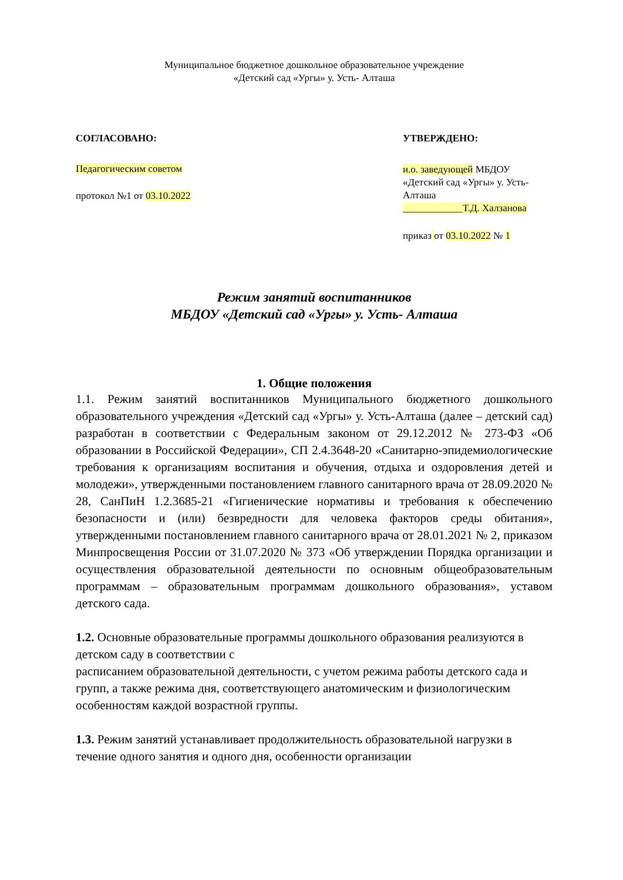Муниципальное бюджетное дошкольное образовательное учреждение
«Детский сад «Ургы» у. Усть- Алташа
СОГЛАСОВАНО:
Педагогическим советом
протокол №1 от 03.10.2022
УТВЕРЖДЕНО:
и.о. заведующей МБДОУ «Детский сад «Ургы» у. Усть-Алташа
____________Т.Д. Халзанова
приказ от 03.10.2022 № 1
Режим занятий воспитанников
МБДОУ «Детский сад «Ургы» у. Усть- Алташа
1. Общие положения
1.1. Режим занятий воспитанников Муниципального бюджетного дошкольного образовательного учреждения «Детский сад «Ургы» у. Усть-Алташа (далее – детский сад) разработан в соответствии с Федеральным законом от 29.12.2012 № 273-ФЗ «Об образовании в Российской Федерации», СП 2.4.3648-20 «Санитарно-эпидемиологические требования к организациям воспитания и обучения, отдыха и оздоровления детей и молодежи», утвержденными постановлением главного санитарного врача от 28.09.2020 № 28, СанПиН 1.2.3685-21 «Гигиенические нормативы и требования к обеспечению безопасности и (или) безвредности для человека факторов среды обитания», утвержденными постановлением главного санитарного врача от 28.01.2021 № 2, приказом Минпросвещения России от 31.07.2020 № 373 «Об утверждении Порядка организации и осуществления образовательной деятельности по основным общеобразовательным программам – образовательным программам дошкольного образования», уставом детского сада.
1.2. Основные образовательные программы дошкольного образования реализуются в детском саду в соответствии с
расписанием образовательной деятельности, с учетом режима работы детского сада и групп, а также режима дня, соответствующего анатомическим и физиологическим особенностям каждой возрастной группы.
1.3. Режим занятий устанавливает продолжительность образовательной нагрузки в течение одного занятия и одного дня, особенности организации